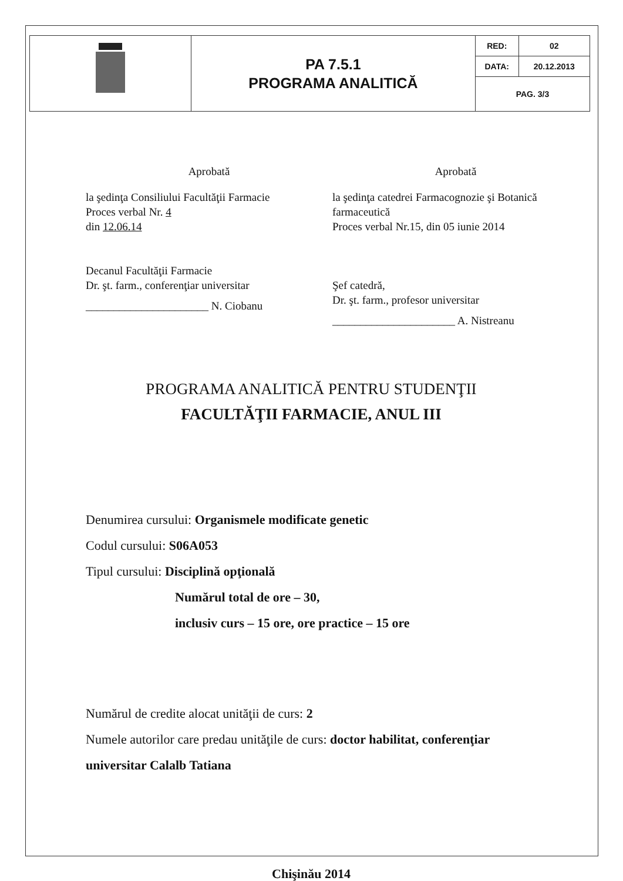| | PA 7.5.1 PROGRAMA ANALITICĂ | RED: | 02 |
| | | DATA: | 20.12.2013 |
| | | PAG. 3/3 | |
Aprobată
la şedinţa Consiliului Facultăţii Farmacie
Proces verbal Nr. 4
din 12.06.14
Decanul Facultăţii Farmacie
Dr. şt. farm., conferenţiar universitar
______________________ N. Ciobanu
Aprobată
la şedinţa catedrei Farmacognozie şi Botanică farmaceutică
Proces verbal Nr.15, din 05 iunie 2014
Şef catedră,
Dr. şt. farm., profesor universitar
______________________ A. Nistreanu
PROGRAMA ANALITICĂ PENTRU STUDENŢII
FACULTĂŢII FARMACIE, ANUL III
Denumirea cursului: Organismele modificate genetic
Codul cursului: S06A053
Tipul cursului: Disciplină opţională
Numărul total de ore – 30,
inclusiv curs – 15 ore, ore practice – 15 ore
Numărul de credite alocat unităţii de curs: 2
Numele autorilor care predau unităţile de curs: doctor habilitat, conferenţiar universitar Calalb Tatiana
Chişinău 2014